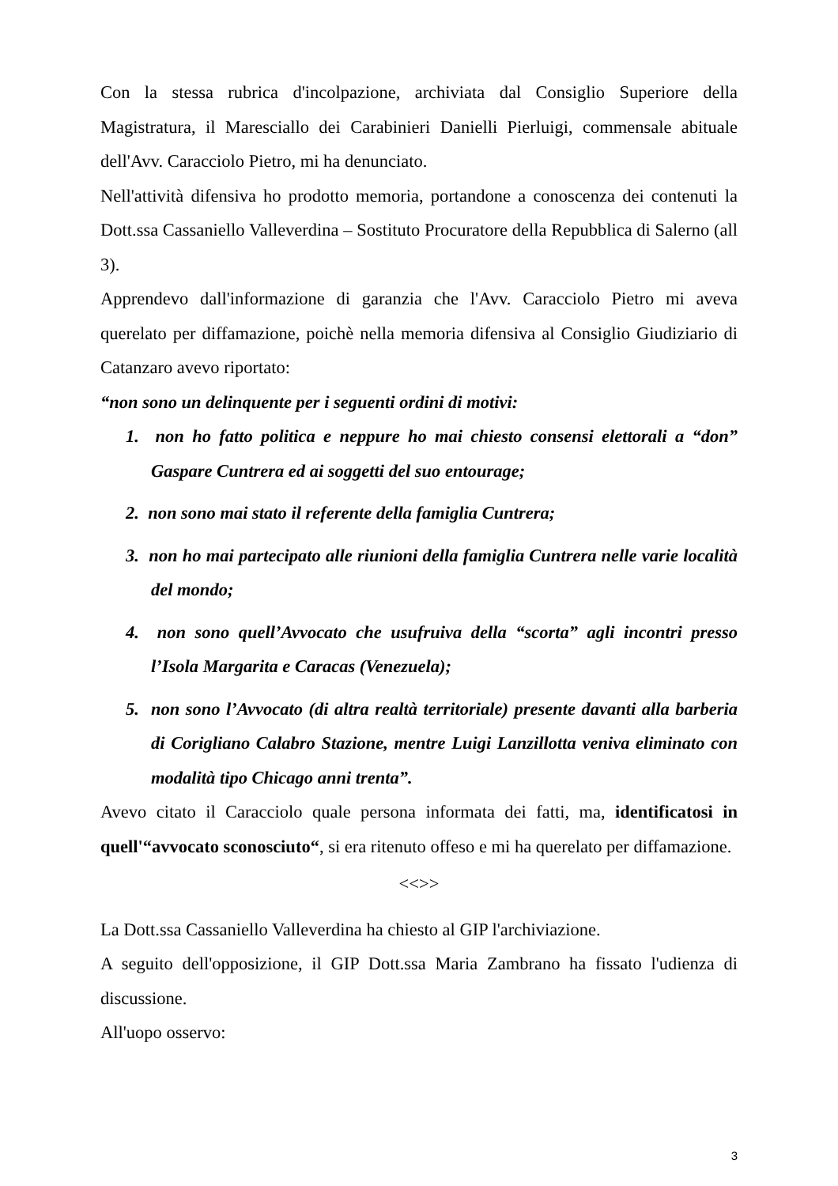Con la stessa rubrica d'incolpazione, archiviata dal Consiglio Superiore della Magistratura, il Maresciallo dei Carabinieri Danielli Pierluigi, commensale abituale dell'Avv. Caracciolo Pietro, mi ha denunciato.
Nell'attività difensiva ho prodotto memoria, portandone a conoscenza dei contenuti la Dott.ssa Cassaniello Valleverdina – Sostituto Procuratore della Repubblica di Salerno (all 3).
Apprendevo dall'informazione di garanzia che l'Avv. Caracciolo Pietro mi aveva querelato per diffamazione, poichè nella memoria difensiva al Consiglio Giudiziario di Catanzaro avevo riportato:
“non sono un delinquente per i seguenti ordini di motivi:
1. non ho fatto politica e neppure ho mai chiesto consensi elettorali a “don” Gaspare Cuntrera ed ai soggetti del suo entourage;
2. non sono mai stato il referente della famiglia Cuntrera;
3. non ho mai partecipato alle riunioni della famiglia Cuntrera nelle varie località del mondo;
4. non sono quell’Avvocato che usufruiva della “scorta” agli incontri presso l’Isola Margarita e Caracas (Venezuela);
5. non sono l’Avvocato (di altra realtà territoriale) presente davanti alla barberia di Corigliano Calabro Stazione, mentre Luigi Lanzillotta veniva eliminato con modalità tipo Chicago anni trenta”.
Avevo citato il Caracciolo quale persona informata dei fatti, ma, identificatosi in quell'“avvocato sconosciuto“, si era ritenuto offeso e mi ha querelato per diffamazione.
<<>>
La Dott.ssa Cassaniello Valleverdina ha chiesto al GIP l'archiviazione.
A seguito dell'opposizione, il GIP Dott.ssa Maria Zambrano ha fissato l'udienza di discussione.
All'uopo osservo:
3